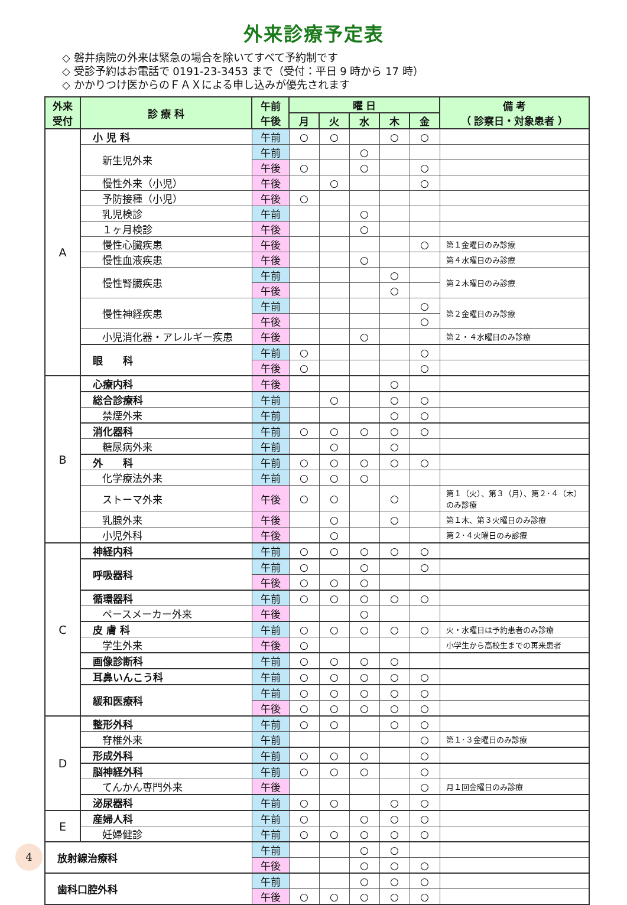外来診療予定表
◇ 磐井病院の外来は緊急の場合を除いてすべて予約制です
◇ 受診予約はお電話で 0191-23-3453 まで（受付：平日 9 時から 17 時）
◇ かかりつけ医からのＦＡＸによる申し込みが優先されます
| 外来 受付 | 診 療 科 | 午前 午後 | 曜 日 | | | | | 備 考 （ 診察日・対象患者 ） |
| --- | --- | --- | --- | --- | --- | --- | --- | --- |
| | | | 月 | 火 | 水 | 木 | 金 | |
| A | 小 児 科 | 午前 | ○ | ○ | | ○ | ○ | |
| | 新生児外来 | 午前 | | | ○ | | | |
| | | 午後 | ○ | | ○ | | ○ | |
| | 慢性外来（小児） | 午後 | | ○ | | | ○ | |
| | 予防接種（小児） | 午後 | ○ | | | | | |
| | 乳児検診 | 午前 | | | ○ | | | |
| | １ヶ月検診 | 午後 | | | ○ | | | |
| | 慢性心臓疾患 | 午後 | | | | | ○ | 第１金曜日のみ診療 |
| | 慢性血液疾患 | 午後 | | | ○ | | | 第４水曜日のみ診療 |
| | 慢性腎臓疾患 | 午前 | | | | ○ | | 第２木曜日のみ診療 |
| | | 午後 | | | | ○ | | |
| | 慢性神経疾患 | 午前 | | | | | ○ | 第２金曜日のみ診療 |
| | | 午後 | | | | | ○ | |
| | 小児消化器・アレルギー疾患 | 午後 | | | ○ | | | 第２・４水曜日のみ診療 |
| | 眼 科 | 午前 | ○ | | | | ○ | |
| | | 午後 | ○ | | | | ○ | |
| B | 心療内科 | 午後 | | | | ○ | | |
| | 総合診療科 | 午前 | | ○ | | ○ | ○ | |
| | 禁煙外来 | 午前 | | | | ○ | ○ | |
| | 消化器科 | 午前 | ○ | ○ | ○ | ○ | ○ | |
| | 糖尿病外来 | 午前 | | ○ | | ○ | | |
| | 外 科 | 午前 | ○ | ○ | ○ | ○ | ○ | |
| | 化学療法外来 | 午前 | ○ | ○ | ○ | | | |
| | ストーマ外来 | 午後 | ○ | ○ | | ○ | | 第１（火）、第３（月）、第２･４（木）のみ診療 |
| | 乳腺外来 | 午後 | | ○ | | ○ | | 第１木、第３火曜日のみ診療 |
| | 小児外科 | 午後 | | ○ | | | | 第２･４火曜日のみ診療 |
| C | 神経内科 | 午前 | ○ | ○ | ○ | ○ | ○ | |
| | 呼吸器科 | 午前 | ○ | | ○ | | ○ | |
| | | 午後 | ○ | ○ | ○ | | | |
| | 循環器科 | 午前 | ○ | ○ | ○ | ○ | ○ | |
| | ペースメーカー外来 | 午後 | | | ○ | | | |
| | 皮 膚 科 | 午前 | ○ | ○ | ○ | ○ | ○ | 火・水曜日は予約患者のみ診療 |
| | 学生外来 | 午後 | ○ | | | | | 小学生から高校生までの再来患者 |
| | 画像診断科 | 午前 | ○ | ○ | ○ | ○ | | |
| | 耳鼻いんこう科 | 午前 | ○ | ○ | ○ | ○ | ○ | |
| | 緩和医療科 | 午前 | ○ | ○ | ○ | ○ | ○ | |
| | | 午後 | ○ | ○ | ○ | ○ | ○ | |
| D | 整形外科 | 午前 | ○ | ○ | | ○ | ○ | |
| | 脊椎外来 | 午前 | | | | | ○ | 第１･３金曜日のみ診療 |
| | 形成外科 | 午前 | ○ | ○ | ○ | | ○ | |
| | 脳神経外科 | 午前 | ○ | ○ | ○ | | ○ | |
| | てんかん専門外来 | 午後 | | | | | ○ | 月１回金曜日のみ診療 |
| | 泌尿器科 | 午前 | ○ | ○ | | ○ | ○ | |
| E | 産婦人科 | 午前 | ○ | | ○ | ○ | ○ | |
| | 妊婦健診 | 午前 | ○ | ○ | ○ | ○ | ○ | |
| 放射線治療科 | | 午前 | | | ○ | ○ | | |
| | | 午後 | | | ○ | ○ | ○ | |
| 歯科口腔外科 | | 午前 | | | ○ | ○ | ○ | |
| | | 午後 | ○ | ○ | ○ | ○ | ○ | |
4